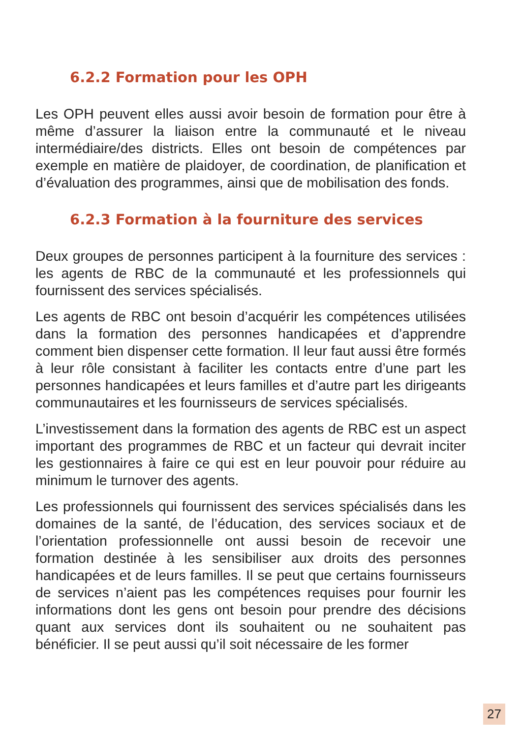6.2.2 Formation pour les OPH
Les OPH peuvent elles aussi avoir besoin de formation pour être à même d’assurer la liaison entre la communauté et le niveau intermédiaire/des districts. Elles ont besoin de compétences par exemple en matière de plaidoyer, de coordination, de planification et d’évaluation des programmes, ainsi que de mobilisation des fonds.
6.2.3 Formation à la fourniture des services
Deux groupes de personnes participent à la fourniture des services : les agents de RBC de la communauté et les professionnels qui fournissent des services spécialisés.
Les agents de RBC ont besoin d’acquérir les compétences utilisées dans la formation des personnes handicapées et d’apprendre comment bien dispenser cette formation. Il leur faut aussi être formés à leur rôle consistant à faciliter les contacts entre d’une part les personnes handicapées et leurs familles et d’autre part les dirigeants communautaires et les fournisseurs de services spécialisés.
L’investissement dans la formation des agents de RBC est un aspect important des programmes de RBC et un facteur qui devrait inciter les gestionnaires à faire ce qui est en leur pouvoir pour réduire au minimum le turnover des agents.
Les professionnels qui fournissent des services spécialisés dans les domaines de la santé, de l’éducation, des services sociaux et de l’orientation professionnelle ont aussi besoin de recevoir une formation destinée à les sensibiliser aux droits des personnes handicapées et de leurs familles. Il se peut que certains fournisseurs de services n’aient pas les compétences requises pour fournir les informations dont les gens ont besoin pour prendre des décisions quant aux services dont ils souhaitent ou ne souhaitent pas bénéficier. Il se peut aussi qu’il soit nécessaire de les former
27